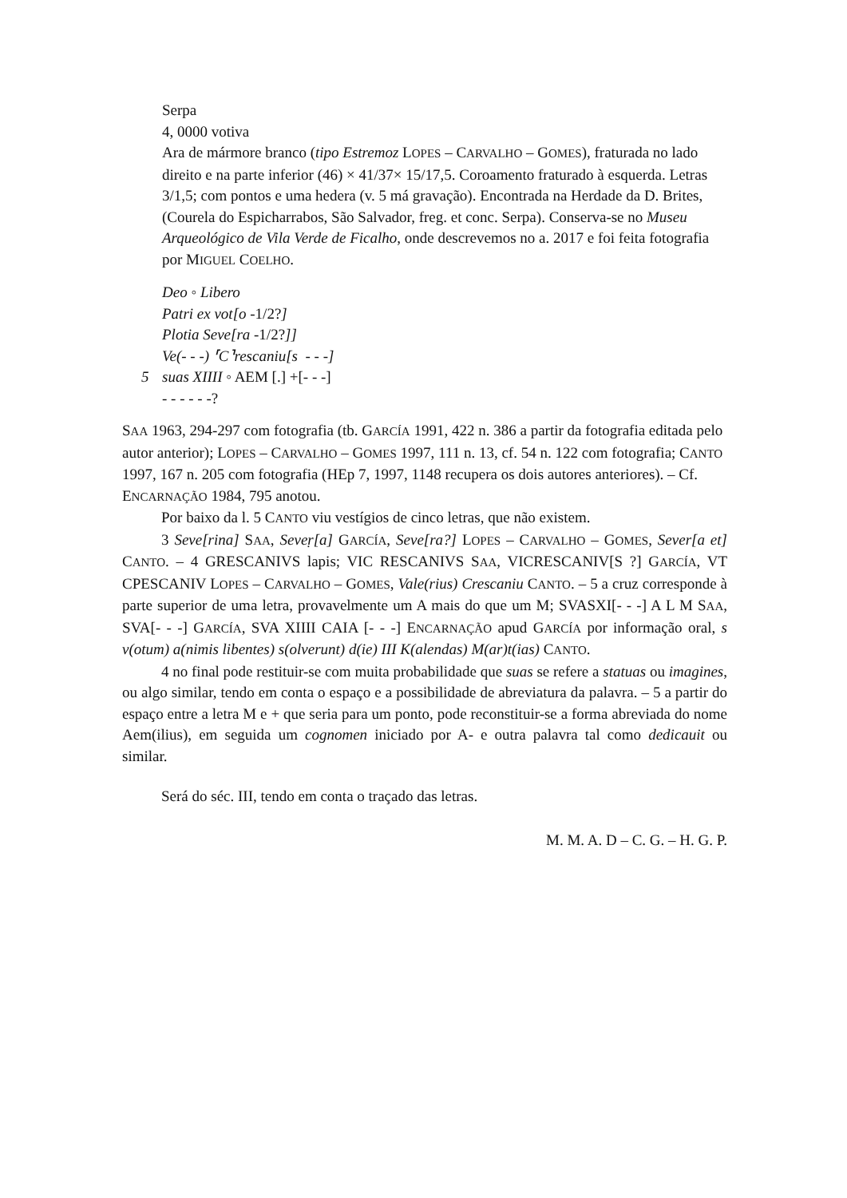Serpa
4, 0000 votiva
Ara de mármore branco (tipo Estremoz LOPES – CARVALHO – GOMES), fraturada no lado direito e na parte inferior (46) × 41/37× 15/17,5. Coroamento fraturado à esquerda. Letras 3/1,5; com pontos e uma hedera (v. 5 má gravação). Encontrada na Herdade da D. Brites, (Courela do Espicharrabos, São Salvador, freg. et conc. Serpa). Conserva-se no Museu Arqueológico de Vila Verde de Ficalho, onde descrevemos no a. 2017 e foi feita fotografia por MIGUEL COELHO.
Deo ◦ Libero
Patri ex vot[o -1/2?]
Plotia Seve[ra -1/2?]]
Ve(- - -) ⸢C⸣rescaniu[s - - -]
5 suas XIIII ◦ AEM [.] +[- - -]
- - - - - -?
SAA 1963, 294-297 com fotografia (tb. GARCÍA 1991, 422 n. 386 a partir da fotografia editada pelo autor anterior); LOPES – CARVALHO – GOMES 1997, 111 n. 13, cf. 54 n. 122 com fotografia; CANTO 1997, 167 n. 205 com fotografia (HEp 7, 1997, 1148 recupera os dois autores anteriores). – Cf. ENCARNAÇÃO 1984, 795 anotou.
Por baixo da l. 5 CANTO viu vestígios de cinco letras, que não existem.
3 Seve[rina] SAA, Seveṛ[a] GARCÍA, Seve[ra?] LOPES – CARVALHO – GOMES, Sever[a et] CANTO. – 4 GRESCANIVS lapis; VIC RESCANIVS SAA, VICRESCANIV[S ?] GARCÍA, VT CPESCANIV LOPES – CARVALHO – GOMES, Vale(rius) Crescaniu CANTO. – 5 a cruz corresponde à parte superior de uma letra, provavelmente um A mais do que um M; SVASXI[- - -] A L M SAA, SVA[- - -] GARCÍA, SVA XIIII CAIA [- - -] ENCARNAÇÃO apud GARCÍA por informação oral, s v(otum) a(nimis libentes) s(olverunt) d(ie) III K(alendas) M(ar)t(ias) CANTO.
4 no final pode restituir-se com muita probabilidade que suas se refere a statuas ou imagines, ou algo similar, tendo em conta o espaço e a possibilidade de abreviatura da palavra. – 5 a partir do espaço entre a letra M e + que seria para um ponto, pode reconstituir-se a forma abreviada do nome Aem(ilius), em seguida um cognomen iniciado por A- e outra palavra tal como dedicauit ou similar.
Será do séc. III, tendo em conta o traçado das letras.
M. M. A. D – C. G. – H. G. P.